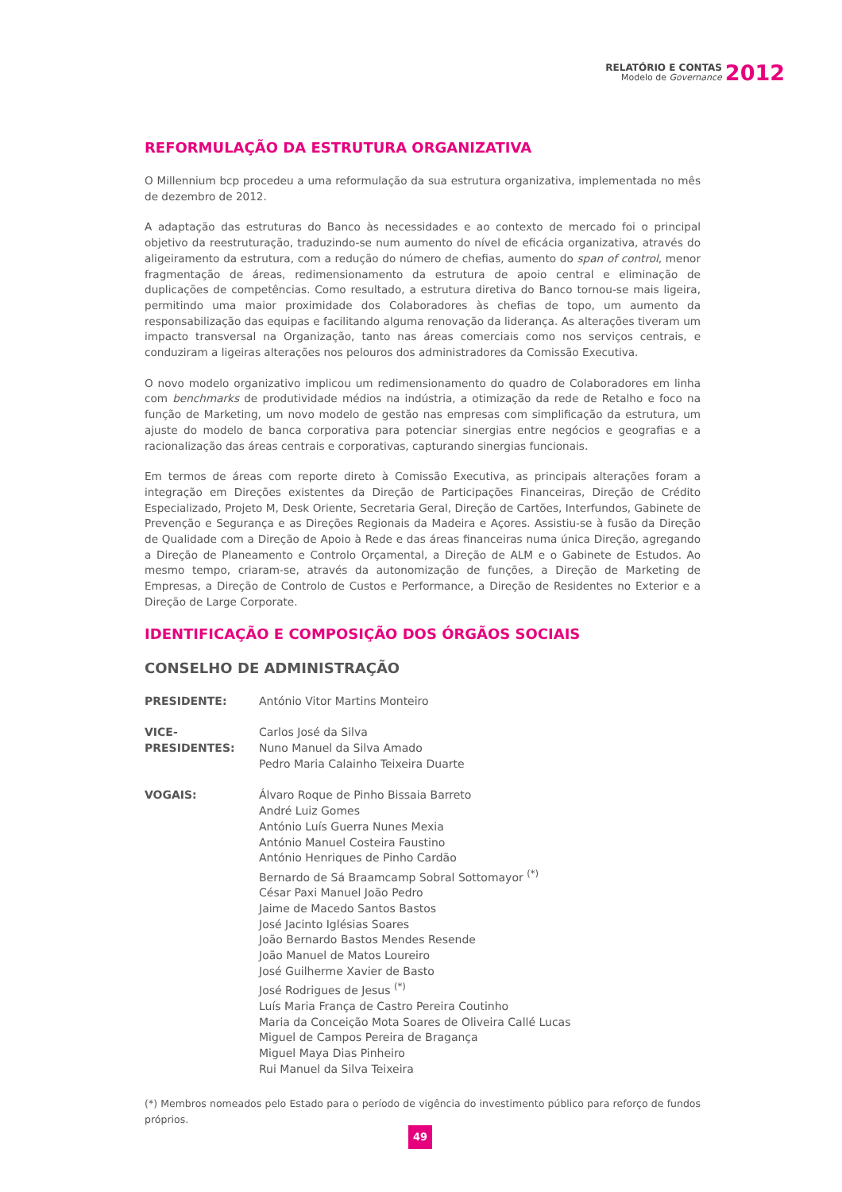RELATÓRIO E CONTAS
Modelo de Governance
2012
REFORMULAÇÃO DA ESTRUTURA ORGANIZATIVA
O Millennium bcp procedeu a uma reformulação da sua estrutura organizativa, implementada no mês de dezembro de 2012.
A adaptação das estruturas do Banco às necessidades e ao contexto de mercado foi o principal objetivo da reestruturação, traduzindo-se num aumento do nível de eficácia organizativa, através do aligeiramento da estrutura, com a redução do número de chefias, aumento do span of control, menor fragmentação de áreas, redimensionamento da estrutura de apoio central e eliminação de duplicações de competências. Como resultado, a estrutura diretiva do Banco tornou-se mais ligeira, permitindo uma maior proximidade dos Colaboradores às chefias de topo, um aumento da responsabilização das equipas e facilitando alguma renovação da liderança. As alterações tiveram um impacto transversal na Organização, tanto nas áreas comerciais como nos serviços centrais, e conduziram a ligeiras alterações nos pelouros dos administradores da Comissão Executiva.
O novo modelo organizativo implicou um redimensionamento do quadro de Colaboradores em linha com benchmarks de produtividade médios na indústria, a otimização da rede de Retalho e foco na função de Marketing, um novo modelo de gestão nas empresas com simplificação da estrutura, um ajuste do modelo de banca corporativa para potenciar sinergias entre negócios e geografias e a racionalização das áreas centrais e corporativas, capturando sinergias funcionais.
Em termos de áreas com reporte direto à Comissão Executiva, as principais alterações foram a integração em Direções existentes da Direção de Participações Financeiras, Direção de Crédito Especializado, Projeto M, Desk Oriente, Secretaria Geral, Direção de Cartões, Interfundos, Gabinete de Prevenção e Segurança e as Direções Regionais da Madeira e Açores. Assistiu-se à fusão da Direção de Qualidade com a Direção de Apoio à Rede e das áreas financeiras numa única Direção, agregando a Direção de Planeamento e Controlo Orçamental, a Direção de ALM e o Gabinete de Estudos. Ao mesmo tempo, criaram-se, através da autonomização de funções, a Direção de Marketing de Empresas, a Direção de Controlo de Custos e Performance, a Direção de Residentes no Exterior e a Direção de Large Corporate.
IDENTIFICAÇÃO E COMPOSIÇÃO DOS ÓRGÃOS SOCIAIS
CONSELHO DE ADMINISTRAÇÃO
| PRESIDENTE: | António Vitor Martins Monteiro |
| VICE-PRESIDENTES: | Carlos José da Silva Nuno Manuel da Silva Amado Pedro Maria Calainho Teixeira Duarte |
| VOGAIS: | Álvaro Roque de Pinho Bissaia Barreto André Luiz Gomes António Luís Guerra Nunes Mexia António Manuel Costeira Faustino António Henriques de Pinho Cardão Bernardo de Sá Braamcamp Sobral Sottomayor <sup>(*)</sup> César Paxi Manuel João Pedro Jaime de Macedo Santos Bastos José Jacinto Iglésias Soares João Bernardo Bastos Mendes Resende João Manuel de Matos Loureiro José Guilherme Xavier de Basto José Rodrigues de Jesus <sup>(*)</sup> Luís Maria França de Castro Pereira Coutinho Maria da Conceição Mota Soares de Oliveira Callé Lucas Miguel de Campos Pereira de Bragança Miguel Maya Dias Pinheiro Rui Manuel da Silva Teixeira |
(*) Membros nomeados pelo Estado para o período de vigência do investimento público para reforço de fundos próprios.
49